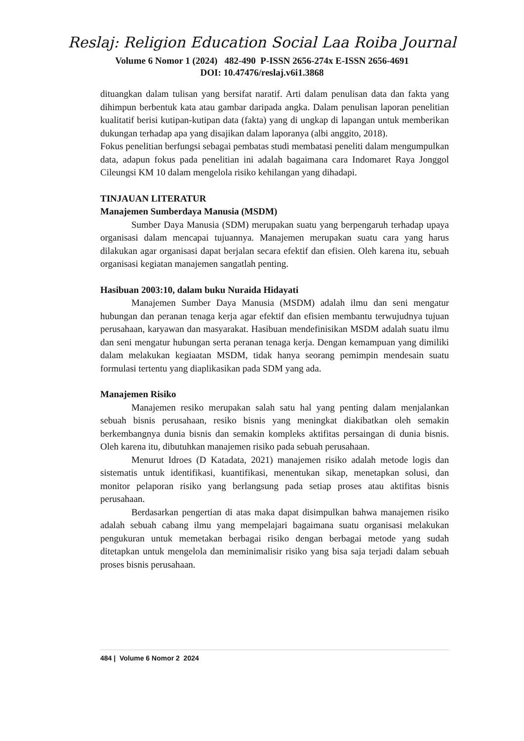Reslaj: Religion Education Social Laa Roiba Journal
Volume 6 Nomor 1 (2024) 482-490 P-ISSN 2656-274x E-ISSN 2656-4691
DOI: 10.47476/reslaj.v6i1.3868
dituangkan dalam tulisan yang bersifat naratif. Arti dalam penulisan data dan fakta yang dihimpun berbentuk kata atau gambar daripada angka. Dalam penulisan laporan penelitian kualitatif berisi kutipan-kutipan data (fakta) yang di ungkap di lapangan untuk memberikan dukungan terhadap apa yang disajikan dalam laporanya (albi anggito, 2018).
Fokus penelitian berfungsi sebagai pembatas studi membatasi peneliti dalam mengumpulkan data, adapun fokus pada penelitian ini adalah bagaimana cara Indomaret Raya Jonggol Cileungsi KM 10 dalam mengelola risiko kehilangan yang dihadapi.
TINJAUAN LITERATUR
Manajemen Sumberdaya Manusia (MSDM)
Sumber Daya Manusia (SDM) merupakan suatu yang berpengaruh terhadap upaya organisasi dalam mencapai tujuannya. Manajemen merupakan suatu cara yang harus dilakukan agar organisasi dapat berjalan secara efektif dan efisien. Oleh karena itu, sebuah organisasi kegiatan manajemen sangatlah penting.
Hasibuan 2003:10, dalam buku Nuraida Hidayati
Manajemen Sumber Daya Manusia (MSDM) adalah ilmu dan seni mengatur hubungan dan peranan tenaga kerja agar efektif dan efisien membantu terwujudnya tujuan perusahaan, karyawan dan masyarakat. Hasibuan mendefinisikan MSDM adalah suatu ilmu dan seni mengatur hubungan serta peranan tenaga kerja. Dengan kemampuan yang dimiliki dalam melakukan kegiaatan MSDM, tidak hanya seorang pemimpin mendesain suatu formulasi tertentu yang diaplikasikan pada SDM yang ada.
Manajemen Risiko
Manajemen resiko merupakan salah satu hal yang penting dalam menjalankan sebuah bisnis perusahaan, resiko bisnis yang meningkat diakibatkan oleh semakin berkembangnya dunia bisnis dan semakin kompleks aktifitas persaingan di dunia bisnis. Oleh karena itu, dibutuhkan manajemen risiko pada sebuah perusahaan.
Menurut Idroes (D Katadata, 2021) manajemen risiko adalah metode logis dan sistematis untuk identifikasi, kuantifikasi, menentukan sikap, menetapkan solusi, dan monitor pelaporan risiko yang berlangsung pada setiap proses atau aktifitas bisnis perusahaan.
Berdasarkan pengertian di atas maka dapat disimpulkan bahwa manajemen risiko adalah sebuah cabang ilmu yang mempelajari bagaimana suatu organisasi melakukan pengukuran untuk memetakan berbagai risiko dengan berbagai metode yang sudah ditetapkan untuk mengelola dan meminimalisir risiko yang bisa saja terjadi dalam sebuah proses bisnis perusahaan.
484 | Volume 6 Nomor 2 2024